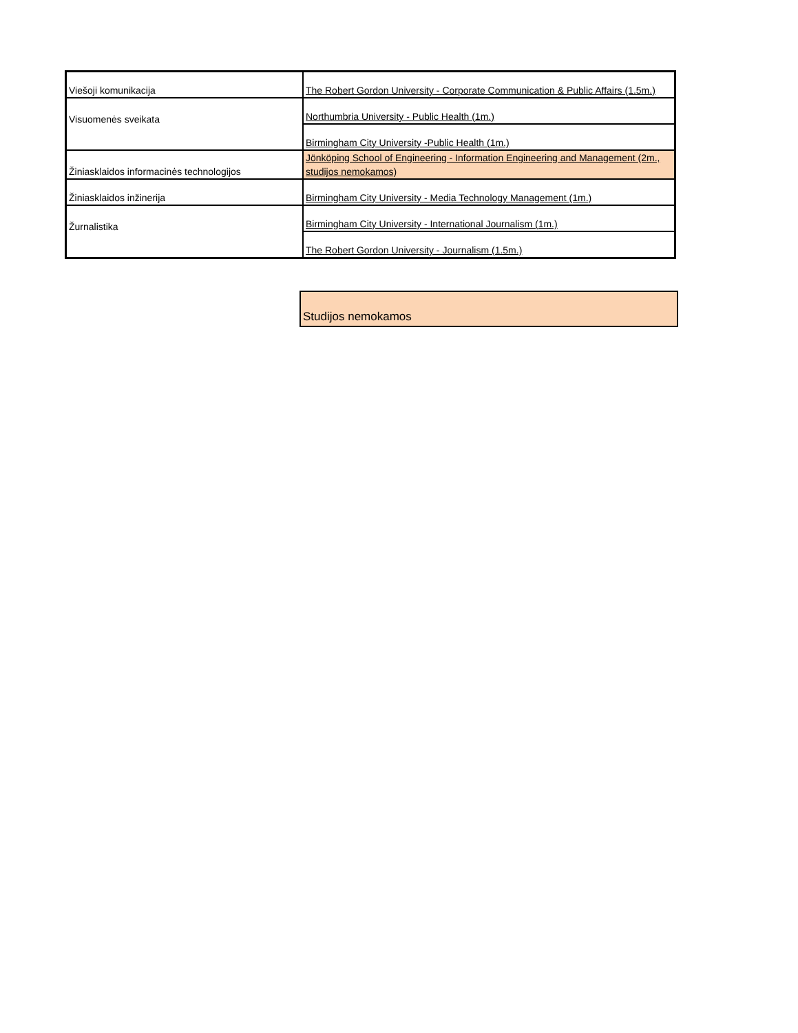| Viešoji komunikacija | The Robert Gordon University - Corporate Communication & Public Affairs (1.5m.) |
| Visuomenės sveikata | Northumbria University - Public Health (1m.) |
| | Birmingham City University -Public Health (1m.) |
| Žiniasklaidos informacinės technologijos | Jönköping School of Engineering - Information Engineering and Management (2m., studijos nemokamos) |
| Žiniasklaidos inžinerija | Birmingham City University - Media Technology Management (1m.) |
| Žurnalistika | Birmingham City University - International Journalism (1m.) |
| | The Robert Gordon University - Journalism (1.5m.) |
Studijos nemokamos